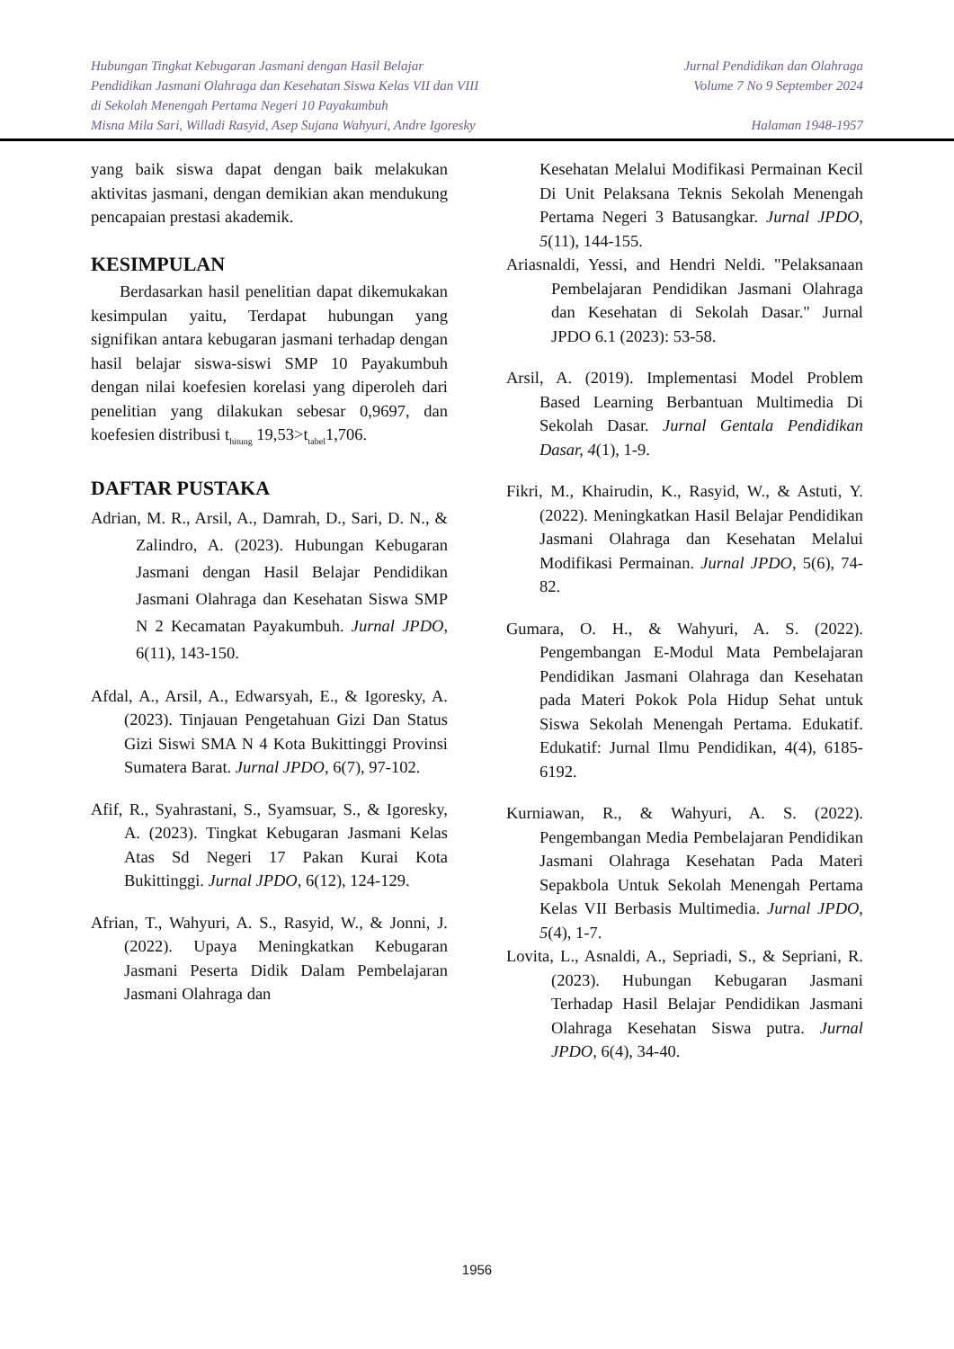Hubungan Tingkat Kebugaran Jasmani dengan Hasil Belajar
Pendidikan Jasmani Olahraga dan Kesehatan Siswa Kelas VII dan VIII
di Sekolah Menengah Pertama Negeri 10 Payakumbuh
Misna Mila Sari, Willadi Rasyid, Asep Sujana Wahyuri, Andre Igoresky
Jurnal Pendidikan dan Olahraga
Volume 7 No 9 September 2024
Halaman 1948-1957
yang baik siswa dapat dengan baik melakukan aktivitas jasmani, dengan demikian akan mendukung pencapaian prestasi akademik.
KESIMPULAN
Berdasarkan hasil penelitian dapat dikemukakan kesimpulan yaitu, Terdapat hubungan yang signifikan antara kebugaran jasmani terhadap dengan hasil belajar siswa-siswi SMP 10 Payakumbuh dengan nilai koefesien korelasi yang diperoleh dari penelitian yang dilakukan sebesar 0,9697, dan koefesien distribusi t<sub>hitung</sub> 19,53>t<sub>tabel</sub>1,706.
DAFTAR PUSTAKA
Adrian, M. R., Arsil, A., Damrah, D., Sari, D. N., & Zalindro, A. (2023). Hubungan Kebugaran Jasmani dengan Hasil Belajar Pendidikan Jasmani Olahraga dan Kesehatan Siswa SMP N 2 Kecamatan Payakumbuh. Jurnal JPDO, 6(11), 143-150.
Afdal, A., Arsil, A., Edwarsyah, E., & Igoresky, A. (2023). Tinjauan Pengetahuan Gizi Dan Status Gizi Siswi SMA N 4 Kota Bukittinggi Provinsi Sumatera Barat. Jurnal JPDO, 6(7), 97-102.
Afif, R., Syahrastani, S., Syamsuar, S., & Igoresky, A. (2023). Tingkat Kebugaran Jasmani Kelas Atas Sd Negeri 17 Pakan Kurai Kota Bukittinggi. Jurnal JPDO, 6(12), 124-129.
Afrian, T., Wahyuri, A. S., Rasyid, W., & Jonni, J. (2022). Upaya Meningkatkan Kebugaran Jasmani Peserta Didik Dalam Pembelajaran Jasmani Olahraga dan
Kesehatan Melalui Modifikasi Permainan Kecil Di Unit Pelaksana Teknis Sekolah Menengah Pertama Negeri 3 Batusangkar. Jurnal JPDO, 5(11), 144-155.
Ariasnaldi, Yessi, and Hendri Neldi. "Pelaksanaan Pembelajaran Pendidikan Jasmani Olahraga dan Kesehatan di Sekolah Dasar." Jurnal JPDO 6.1 (2023): 53-58.
Arsil, A. (2019). Implementasi Model Problem Based Learning Berbantuan Multimedia Di Sekolah Dasar. Jurnal Gentala Pendidikan Dasar, 4(1), 1-9.
Fikri, M., Khairudin, K., Rasyid, W., & Astuti, Y. (2022). Meningkatkan Hasil Belajar Pendidikan Jasmani Olahraga dan Kesehatan Melalui Modifikasi Permainan. Jurnal JPDO, 5(6), 74-82.
Gumara, O. H., & Wahyuri, A. S. (2022). Pengembangan E-Modul Mata Pembelajaran Pendidikan Jasmani Olahraga dan Kesehatan pada Materi Pokok Pola Hidup Sehat untuk Siswa Sekolah Menengah Pertama. Edukatif. Edukatif: Jurnal Ilmu Pendidikan, 4(4), 6185-6192.
Kurniawan, R., & Wahyuri, A. S. (2022). Pengembangan Media Pembelajaran Pendidikan Jasmani Olahraga Kesehatan Pada Materi Sepakbola Untuk Sekolah Menengah Pertama Kelas VII Berbasis Multimedia. Jurnal JPDO, 5(4), 1-7.
Lovita, L., Asnaldi, A., Sepriadi, S., & Sepriani, R. (2023). Hubungan Kebugaran Jasmani Terhadap Hasil Belajar Pendidikan Jasmani Olahraga Kesehatan Siswa putra. Jurnal JPDO, 6(4), 34-40.
1956